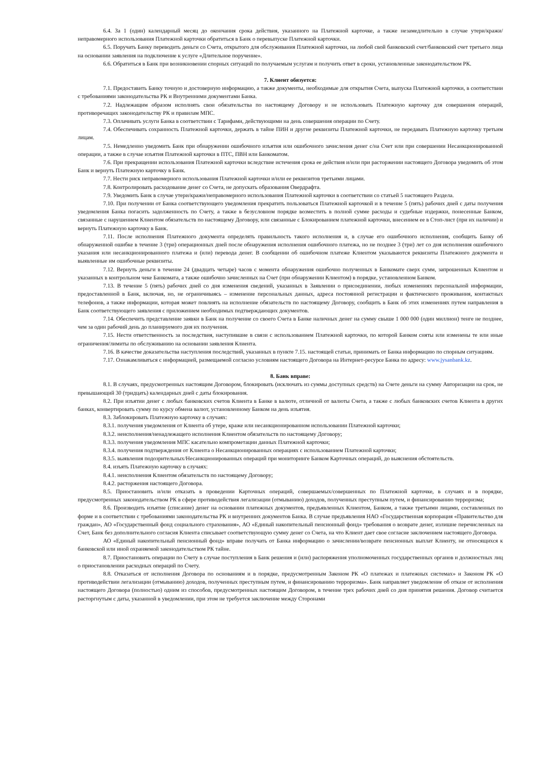6.4. За 1 (один) календарный месяц до окончания срока действия, указанного на Платежной карточке, а также незамедлительно в случае утери/кражи/неправомерного использования Платежной карточки обратиться в Банк о перевыпуске Платежной карточки.
6.5. Поручать Банку переводить деньги со Счета, открытого для обслуживания Платежной карточки, на любой свой банковский счет/банковский счет третьего лица на основании заявления на подключение к услуге «Длительное поручение».
6.6. Обратиться в Банк при возникновении спорных ситуаций по получаемым услугам и получить ответ в сроки, установленные законодательством РК.
7. Клиент обязуется:
7.1. Предоставить Банку точную и достоверную информацию, а также документы, необходимые для открытия Счета, выпуска Платежной карточки, в соответствии с требованиями законодательства РК и Внутренними документами Банка.
7.2. Надлежащим образом исполнять свои обязательства по настоящему Договору и не использовать Платежную карточку для совершения операций, противоречащих законодательству РК и правилам МПС.
7.3. Оплачивать услуги Банка в соответствии с Тарифами, действующими на день совершения операции по Счету.
7.4. Обеспечивать сохранность Платежной карточки, держать в тайне ПИН и другие реквизиты Платежной карточки, не передавать Платежную карточку третьим лицам.
7.5. Немедленно уведомить Банк при обнаружении ошибочного изъятия или ошибочного зачисления денег с/на Счет или при совершении Несанкционированной операции, а также в случае изъятия Платежной карточки в ПТС, ПВН или Банкоматом.
7.6. При прекращении использования Платежной карточки вследствие истечения срока ее действия и/или при расторжении настоящего Договора уведомить об этом Банк и вернуть Платежную карточку в Банк.
7.7. Нести риск неправомерного использования Платежной карточки и/или ее реквизитов третьими лицами.
7.8. Контролировать расходование денег со Счета, не допускать образования Овердрафта.
7.9. Уведомить Банк в случае утери/кражи/неправомерного использования Платежной карточки в соответствии со статьей 5 настоящего Раздела.
7.10. При получении от Банка соответствующего уведомления прекратить пользоваться Платежной карточкой и в течение 5 (пять) рабочих дней с даты получения уведомления Банка погасить задолженность по Счету, а также в безусловном порядке возместить в полной сумме расходы и судебные издержки, понесенные Банком, связанные с нарушением Клиентом обязательств по настоящему Договору, или связанные с Блокированием платежной карточки, внесением ее в Стоп-лист (при их наличии) и вернуть Платежную карточку в Банк.
7.11. После исполнения Платежного документа определять правильность такого исполнения и, в случае его ошибочного исполнения, сообщить Банку об обнаруженной ошибке в течение 3 (три) операционных дней после обнаружения исполнения ошибочного платежа, но не позднее 3 (три) лет со дня исполнения ошибочного указания или несанкционированного платежа и (или) перевода денег. В сообщении об ошибочном платеже Клиентом указываются реквизиты Платежного документа и выявленные им ошибочные реквизиты.
7.12. Вернуть деньги в течение 24 (двадцать четыре) часов с момента обнаружения ошибочно полученных в Банкомате сверх сумм, запрошенных Клиентом и указанных в контрольном чеке Банкомата, а также ошибочно зачисленных на Счет (при обнаружении Клиентом) в порядке, установленном Банком.
7.13. В течение 5 (пять) рабочих дней со дня изменения сведений, указанных в Заявлении о присоединении, любых изменениях персональной информации, предоставленной в Банк, включая, но, не ограничиваясь – изменение персональных данных, адреса постоянной регистрации и фактического проживания, контактных телефонов, а также информации, которая может повлиять на исполнение обязательств по настоящему Договору, сообщить в Банк об этих изменениях путем направления в Банк соответствующего заявления с приложением необходимых подтверждающих документов.
7.14. Обеспечить представление заявки в Банк на получение со своего Счета в Банке наличных денег на сумму свыше 1 000 000 (один миллион) тенге не позднее, чем за один рабочий день до планируемого дня их получения.
7.15. Нести ответственность за последствия, наступившие в связи с использованием Платежной карточки, по которой Банком сняты или изменены те или иные ограничения/лимиты по обслуживанию на основании заявления Клиента.
7.16. В качестве доказательства наступления последствий, указанных в пункте 7.15. настоящей статьи, принимать от Банка информацию по спорным ситуациям.
7.17. Ознакамливаться с информацией, размещаемой согласно условиям настоящего Договора на Интернет-ресурсе Банка по адресу: www.jysanbank.kz.
8. Банк вправе:
8.1. В случаях, предусмотренных настоящим Договором, блокировать (исключать из суммы доступных средств) на Счете деньги на сумму Авторизации на срок, не превышающий 30 (тридцать) календарных дней с даты блокирования.
8.2. При изъятии денег с любых банковских счетов Клиента в Банке в валюте, отличной от валюты Счета, а также с любых банковских счетов Клиента в других банках, конвертировать сумму по курсу обмена валют, установленному Банком на день изъятия.
8.3. Заблокировать Платежную карточку в случаях:
8.3.1. получения уведомления от Клиента об утере, краже или несанкционированном использовании Платежной карточки;
8.3.2. неисполнения/ненадлежащего исполнения Клиентом обязательств по настоящему Договору;
8.3.3. получения уведомления МПС касательно компрометации данных Платежной карточки;
8.3.4. получения подтверждения от Клиента о Несанкционированных операциях с использованием Платежной карточки;
8.3.5. выявления подозрительных/Несанкционированных операций при мониторинге Банком Карточных операций, до выяснения обстоятельств.
8.4. изъять Платежную карточку в случаях:
8.4.1. неисполнения Клиентом обязательств по настоящему Договору;
8.4.2. расторжения настоящего Договора.
8.5. Приостановить и/или отказать в проведении Карточных операций, совершаемых/совершенных по Платежной карточке, в случаях и в порядке, предусмотренных законодательством РК в сфере противодействия легализации (отмыванию) доходов, полученных преступным путем, и финансированию терроризма;
8.6. Производить изъятие (списание) денег на основании платежных документов, предъявленных Клиентом, Банком, а также третьими лицами, составленных по форме и в соответствии с требованиями законодательства РК и внутренних документов Банка. В случае предъявления НАО «Государственная корпорация «Правительство для граждан», АО «Государственный фонд социального страхования», АО «Единый накопительный пенсионный фонд» требования о возврате денег, излишне перечисленных на Счет, Банк без дополнительного согласия Клиента списывает соответствующую сумму денег со Счета, на что Клиент дает свое согласие заключением настоящего Договора.
АО «Единый накопительный пенсионный фонд» вправе получать от Банка информацию о зачислении/возврате пенсионных выплат Клиенту, не относящихся к банковской или иной охраняемой законодательством РК тайне.
8.7. Приостановить операции по Счету в случае поступления в Банк решения и (или) распоряжения уполномоченных государственных органов и должностных лиц о приостановлении расходных операций по Счету.
8.8. Отказаться от исполнения Договора по основаниям и в порядке, предусмотренным Законом РК «О платежах и платежных системах» и Законом РК «О противодействии легализации (отмыванию) доходов, полученных преступным путем, и финансированию терроризма». Банк направляет уведомление об отказе от исполнения настоящего Договора (полностью) одним из способов, предусмотренных настоящим Договором, в течение трех рабочих дней со дня принятия решения. Договор считается расторгнутым с даты, указанной в уведомлении, при этом не требуется заключение между Сторонами